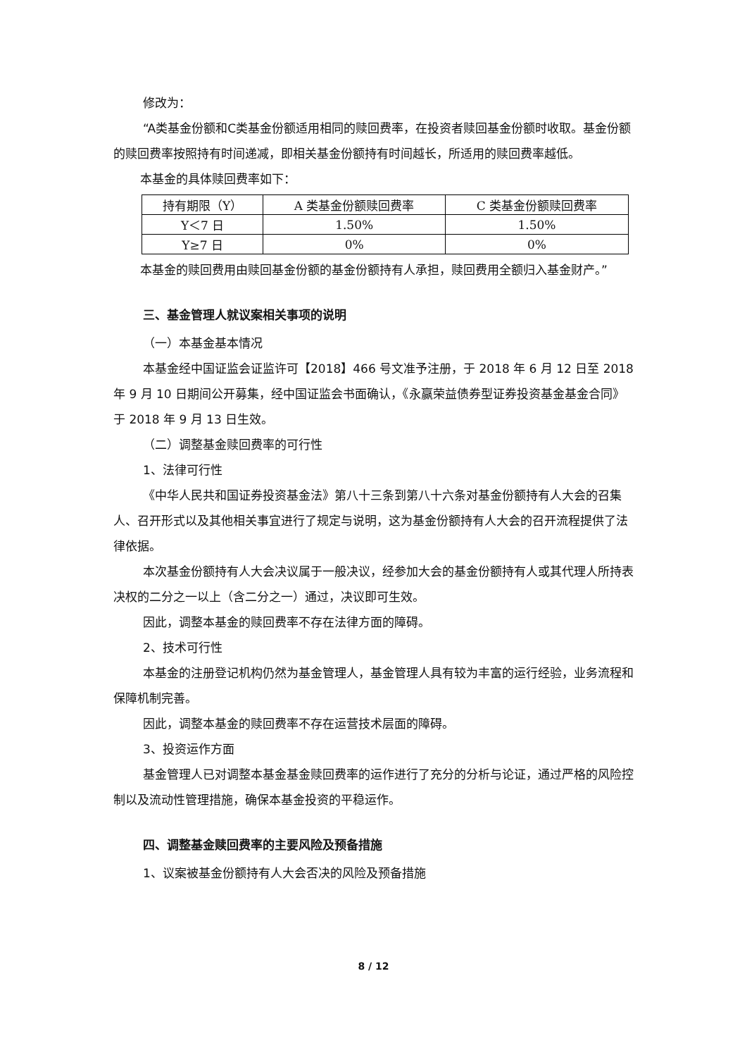修改为：
“A类基金份额和C类基金份额适用相同的赎回费率，在投资者赎回基金份额时收取。基金份额的赎回费率按照持有时间递减，即相关基金份额持有时间越长，所适用的赎回费率越低。
本基金的具体赎回费率如下：
| 持有期限（Y） | A 类基金份额赎回费率 | C 类基金份额赎回费率 |
| --- | --- | --- |
| Y＜7 日 | 1.50% | 1.50% |
| Y≥7 日 | 0% | 0% |
本基金的赎回费用由赎回基金份额的基金份额持有人承担，赎回费用全额归入基金财产。”
三、基金管理人就议案相关事项的说明
（一）本基金基本情况
本基金经中国证监会证监许可【2018】466 号文准予注册，于 2018 年 6 月 12 日至 2018 年 9 月 10 日期间公开募集，经中国证监会书面确认，《永赢荣益债券型证券投资基金基金合同》于 2018 年 9 月 13 日生效。
（二）调整基金赎回费率的可行性
1、法律可行性
《中华人民共和国证券投资基金法》第八十三条到第八十六条对基金份额持有人大会的召集人、召开形式以及其他相关事宜进行了规定与说明，这为基金份额持有人大会的召开流程提供了法律依据。
本次基金份额持有人大会决议属于一般决议，经参加大会的基金份额持有人或其代理人所持表决权的二分之一以上（含二分之一）通过，决议即可生效。
因此，调整本基金的赎回费率不存在法律方面的障碍。
2、技术可行性
本基金的注册登记机构仍然为基金管理人，基金管理人具有较为丰富的运行经验，业务流程和保障机制完善。
因此，调整本基金的赎回费率不存在运营技术层面的障碍。
3、投资运作方面
基金管理人已对调整本基金基金赎回费率的运作进行了充分的分析与论证，通过严格的风险控制以及流动性管理措施，确保本基金投资的平稳运作。
四、调整基金赎回费率的主要风险及预备措施
1、议案被基金份额持有人大会否决的风险及预备措施
8 / 12